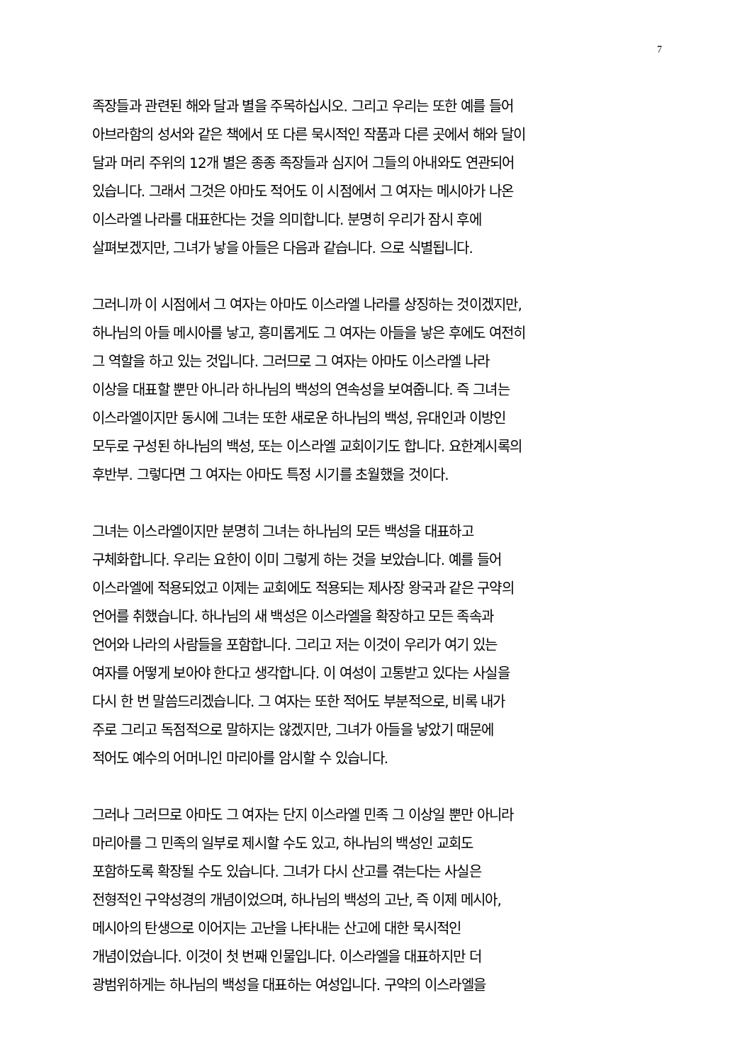7
족장들과 관련된 해와 달과 별을 주목하십시오. 그리고 우리는 또한 예를 들어
아브라함의 성서와 같은 책에서 또 다른 묵시적인 작품과 다른 곳에서 해와 달이
달과 머리 주위의 12개 별은 종종 족장들과 심지어 그들의 아내와도 연관되어
있습니다. 그래서 그것은 아마도 적어도 이 시점에서 그 여자는 메시아가 나온
이스라엘 나라를 대표한다는 것을 의미합니다. 분명히 우리가 잠시 후에
살펴보겠지만, 그녀가 낳을 아들은 다음과 같습니다. 으로 식별됩니다.
그러니까 이 시점에서 그 여자는 아마도 이스라엘 나라를 상징하는 것이겠지만,
하나님의 아들 메시아를 낳고, 흥미롭게도 그 여자는 아들을 낳은 후에도 여전히
그 역할을 하고 있는 것입니다. 그러므로 그 여자는 아마도 이스라엘 나라
이상을 대표할 뿐만 아니라 하나님의 백성의 연속성을 보여줍니다. 즉 그녀는
이스라엘이지만 동시에 그녀는 또한 새로운 하나님의 백성, 유대인과 이방인
모두로 구성된 하나님의 백성, 또는 이스라엘 교회이기도 합니다. 요한계시록의
후반부. 그렇다면 그 여자는 아마도 특정 시기를 초월했을 것이다.
그녀는 이스라엘이지만 분명히 그녀는 하나님의 모든 백성을 대표하고
구체화합니다. 우리는 요한이 이미 그렇게 하는 것을 보았습니다. 예를 들어
이스라엘에 적용되었고 이제는 교회에도 적용되는 제사장 왕국과 같은 구약의
언어를 취했습니다. 하나님의 새 백성은 이스라엘을 확장하고 모든 족속과
언어와 나라의 사람들을 포함합니다. 그리고 저는 이것이 우리가 여기 있는
여자를 어떻게 보아야 한다고 생각합니다. 이 여성이 고통받고 있다는 사실을
다시 한 번 말씀드리겠습니다. 그 여자는 또한 적어도 부분적으로, 비록 내가
주로 그리고 독점적으로 말하지는 않겠지만, 그녀가 아들을 낳았기 때문에
적어도 예수의 어머니인 마리아를 암시할 수 있습니다.
그러나 그러므로 아마도 그 여자는 단지 이스라엘 민족 그 이상일 뿐만 아니라
마리아를 그 민족의 일부로 제시할 수도 있고, 하나님의 백성인 교회도
포함하도록 확장될 수도 있습니다. 그녀가 다시 산고를 겪는다는 사실은
전형적인 구약성경의 개념이었으며, 하나님의 백성의 고난, 즉 이제 메시아,
메시아의 탄생으로 이어지는 고난을 나타내는 산고에 대한 묵시적인
개념이었습니다. 이것이 첫 번째 인물입니다. 이스라엘을 대표하지만 더
광범위하게는 하나님의 백성을 대표하는 여성입니다. 구약의 이스라엘을